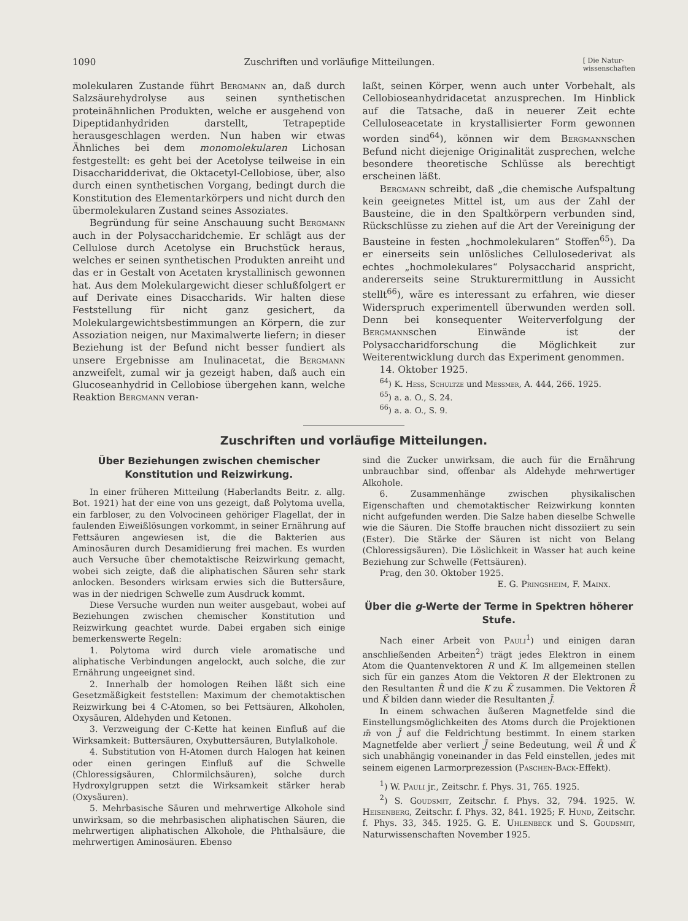1090 Zuschriften und vorläufige Mitteilungen. [ Die Natur-
wissenschaften
molekularen Zustande führt Bergmann an, daß durch Salzsäurehydrolyse aus seinen synthetischen proteinähnlichen Produkten, welche er ausgehend von Dipeptidanhydriden darstellt, Tetrapeptide herausgeschlagen werden. Nun haben wir etwas Ähnliches bei dem monomolekularen Lichosan festgestellt: es geht bei der Acetolyse teilweise in ein Disaccharidderivat, die Oktacetyl-Cellobiose, über, also durch einen synthetischen Vorgang, bedingt durch die Konstitution des Elementarkörpers und nicht durch den übermolekularen Zustand seines Assoziates.
Begründung für seine Anschauung sucht Bergmann auch in der Polysaccharidchemie. Er schlägt aus der Cellulose durch Acetolyse ein Bruchstück heraus, welches er seinen synthetischen Produkten anreiht und das er in Gestalt von Acetaten krystallinisch gewonnen hat. Aus dem Molekulargewicht dieser schlußfolgert er auf Derivate eines Disaccharids. Wir halten diese Feststellung für nicht ganz gesichert, da Molekulargewichtsbestimmungen an Körpern, die zur Assoziation neigen, nur Maximalwerte liefern; in dieser Beziehung ist der Befund nicht besser fundiert als unsere Ergebnisse am Inulinacetat, die Bergmann anzweifelt, zumal wir ja gezeigt haben, daß auch ein Glucoseanhydrid in Cellobiose übergehen kann, welche Reaktion Bergmann veran-
laßt, seinen Körper, wenn auch unter Vorbehalt, als Cellobioseanhydridacetat anzusprechen. Im Hinblick auf die Tatsache, daß in neuerer Zeit echte Celluloseacetate in krystallisierter Form gewonnen worden sind<sup>64</sup>), können wir dem Bergmannschen Befund nicht diejenige Originalität zusprechen, welche besondere theoretische Schlüsse als berechtigt erscheinen läßt.
Bergmann schreibt, daß „die chemische Aufspaltung kein geeignetes Mittel ist, um aus der Zahl der Bausteine, die in den Spaltkörpern verbunden sind, Rückschlüsse zu ziehen auf die Art der Vereinigung der Bausteine in festen „hochmolekularen“ Stoffen<sup>65</sup>). Da er einerseits sein unlösliches Cellulosederivat als echtes „hochmolekulares“ Polysaccharid anspricht, andererseits seine Strukturermittlung in Aussicht stellt<sup>66</sup>), wäre es interessant zu erfahren, wie dieser Widerspruch experimentell überwunden werden soll. Denn bei konsequenter Weiterverfolgung der Bergmannschen Einwände ist der Polysaccharidforschung die Möglichkeit zur Weiterentwicklung durch das Experiment genommen.
14. Oktober 1925.
<sup>64</sup>) K. Hess, Schultze und Messmer, A. 444, 266. 1925.
<sup>65</sup>) a. a. O., S. 24.
<sup>66</sup>) a. a. O., S. 9.
Zuschriften und vorläufige Mitteilungen.
Über Beziehungen zwischen chemischer Konstitution und Reizwirkung.
In einer früheren Mitteilung (Haberlandts Beitr. z. allg. Bot. 1921) hat der eine von uns gezeigt, daß Polytoma uvella, ein farbloser, zu den Volvocineen gehöriger Flagellat, der in faulenden Eiweißlösungen vorkommt, in seiner Ernährung auf Fettsäuren angewiesen ist, die die Bakterien aus Aminosäuren durch Desamidierung frei machen. Es wurden auch Versuche über chemotaktische Reizwirkung gemacht, wobei sich zeigte, daß die aliphatischen Säuren sehr stark anlocken. Besonders wirksam erwies sich die Buttersäure, was in der niedrigen Schwelle zum Ausdruck kommt.
Diese Versuche wurden nun weiter ausgebaut, wobei auf Beziehungen zwischen chemischer Konstitution und Reizwirkung geachtet wurde. Dabei ergaben sich einige bemerkenswerte Regeln:
1. Polytoma wird durch viele aromatische und aliphatische Verbindungen angelockt, auch solche, die zur Ernährung ungeeignet sind.
2. Innerhalb der homologen Reihen läßt sich eine Gesetzmäßigkeit feststellen: Maximum der chemotaktischen Reizwirkung bei 4 C-Atomen, so bei Fettsäuren, Alkoholen, Oxysäuren, Aldehyden und Ketonen.
3. Verzweigung der C-Kette hat keinen Einfluß auf die Wirksamkeit: Buttersäuren, Oxybuttersäuren, Butylalkohole.
4. Substitution von H-Atomen durch Halogen hat keinen oder einen geringen Einfluß auf die Schwelle (Chloressigsäuren, Chlormilchsäuren), solche durch Hydroxylgruppen setzt die Wirksamkeit stärker herab (Oxysäuren).
5. Mehrbasische Säuren und mehrwertige Alkohole sind unwirksam, so die mehrbasischen aliphatischen Säuren, die mehrwertigen aliphatischen Alkohole, die Phthalsäure, die mehrwertigen Aminosäuren. Ebenso
sind die Zucker unwirksam, die auch für die Ernährung unbrauchbar sind, offenbar als Aldehyde mehrwertiger Alkohole.
6. Zusammenhänge zwischen physikalischen Eigenschaften und chemotaktischer Reizwirkung konnten nicht aufgefunden werden. Die Salze haben dieselbe Schwelle wie die Säuren. Die Stoffe brauchen nicht dissoziiert zu sein (Ester). Die Stärke der Säuren ist nicht von Belang (Chloressigsäuren). Die Löslichkeit in Wasser hat auch keine Beziehung zur Schwelle (Fettsäuren).
Prag, den 30. Oktober 1925.
E. G. Pringsheim, F. Mainx.
Über die g-Werte der Terme in Spektren höherer Stufe.
Nach einer Arbeit von Pauli<sup>1</sup>) und einigen daran anschließenden Arbeiten<sup>2</sup>) trägt jedes Elektron in einem Atom die Quantenvektoren R und K. Im allgemeinen stellen sich für ein ganzes Atom die Vektoren R der Elektronen zu den Resultanten R̄ und die K zu K̄ zusammen. Die Vektoren R̄ und K̄ bilden dann wieder die Resultanten J̄.
In einem schwachen äußeren Magnetfelde sind die Einstellungsmöglichkeiten des Atoms durch die Projektionen m̄ von J̄ auf die Feldrichtung bestimmt. In einem starken Magnetfelde aber verliert J̄ seine Bedeutung, weil R̄ und K̄ sich unabhängig voneinander in das Feld einstellen, jedes mit seinem eigenen Larmorprezession (Paschen-Back-Effekt).
<sup>1</sup>) W. Pauli jr., Zeitschr. f. Phys. 31, 765. 1925.
<sup>2</sup>) S. Goudsmit, Zeitschr. f. Phys. 32, 794. 1925. W. Heisenberg, Zeitschr. f. Phys. 32, 841. 1925; F. Hund, Zeitschr. f. Phys. 33, 345. 1925. G. E. Uhlenbeck und S. Goudsmit, Naturwissenschaften November 1925.